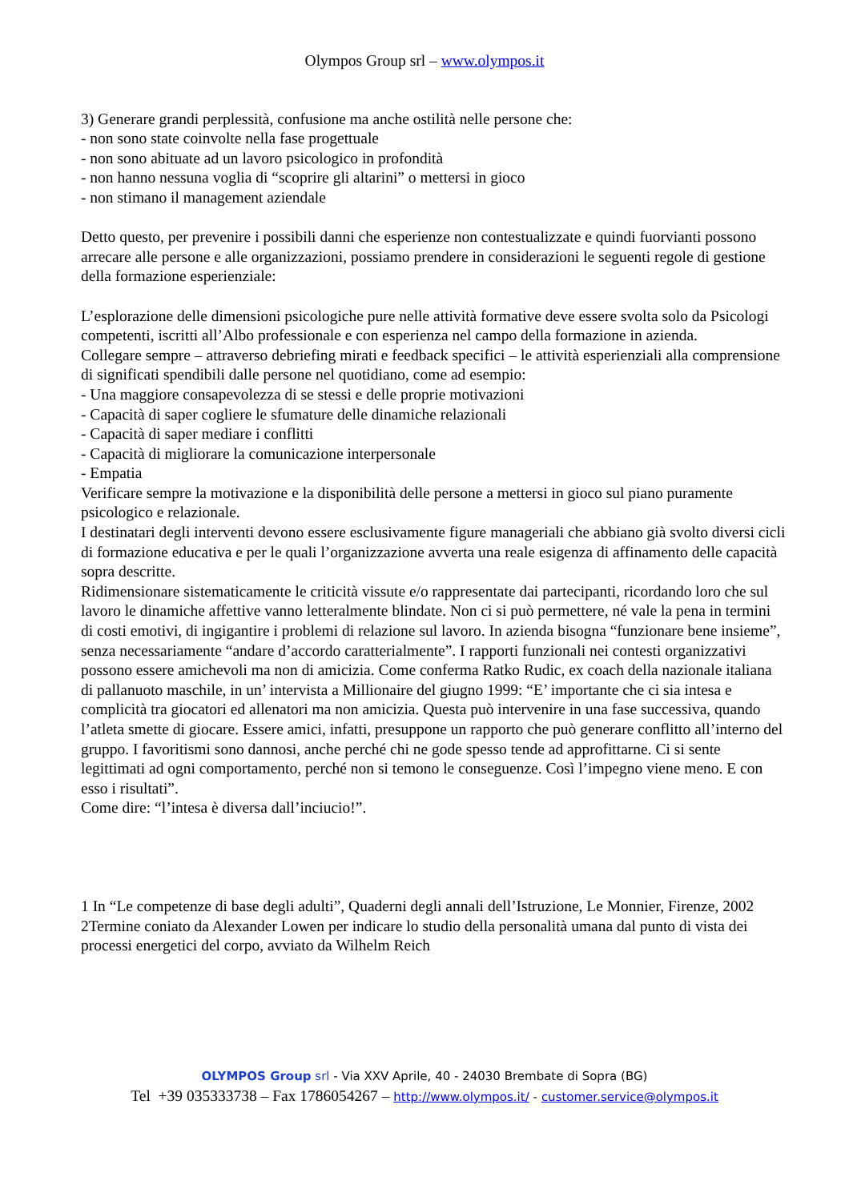Olympos Group srl – www.olympos.it
3) Generare grandi perplessità, confusione ma anche ostilità nelle persone che:
- non sono state coinvolte nella fase progettuale
- non sono abituate ad un lavoro psicologico in profondità
- non hanno nessuna voglia di “scoprire gli altarini” o mettersi in gioco
- non stimano il management aziendale
Detto questo, per prevenire i possibili danni che esperienze non contestualizzate e quindi fuorvianti possono arrecare alle persone e alle organizzazioni, possiamo prendere in considerazioni le seguenti regole di gestione della formazione esperienziale:
L’esplorazione delle dimensioni psicologiche pure nelle attività formative deve essere svolta solo da Psicologi competenti, iscritti all’Albo professionale e con esperienza nel campo della formazione in azienda.
Collegare sempre – attraverso debriefing mirati e feedback specifici – le attività esperienziali alla comprensione di significati spendibili dalle persone nel quotidiano, come ad esempio:
- Una maggiore consapevolezza di se stessi e delle proprie motivazioni
- Capacità di saper cogliere le sfumature delle dinamiche relazionali
- Capacità di saper mediare i conflitti
- Capacità di migliorare la comunicazione interpersonale
- Empatia
Verificare sempre la motivazione e la disponibilità delle persone a mettersi in gioco sul piano puramente psicologico e relazionale.
I destinatari degli interventi devono essere esclusivamente figure manageriali che abbiano già svolto diversi cicli di formazione educativa e per le quali l’organizzazione avverta una reale esigenza di affinamento delle capacità sopra descritte.
Ridimensionare sistematicamente le criticità vissute e/o rappresentate dai partecipanti, ricordando loro che sul lavoro le dinamiche affettive vanno letteralmente blindate. Non ci si può permettere, né vale la pena in termini di costi emotivi, di ingigantire i problemi di relazione sul lavoro. In azienda bisogna “funzionare bene insieme”, senza necessariamente “andare d’accordo caratterialmente”. I rapporti funzionali nei contesti organizzativi possono essere amichevoli ma non di amicizia. Come conferma Ratko Rudic, ex coach della nazionale italiana di pallanuoto maschile, in un’ intervista a Millionaire del giugno 1999: “E’ importante che ci sia intesa e complicità tra giocatori ed allenatori ma non amicizia. Questa può intervenire in una fase successiva, quando l’atleta smette di giocare. Essere amici, infatti, presuppone un rapporto che può generare conflitto all’interno del gruppo. I favoritismi sono dannosi, anche perché chi ne gode spesso tende ad approfittarne. Ci si sente legittimati ad ogni comportamento, perché non si temono le conseguenze. Così l’impegno viene meno. E con esso i risultati”.
Come dire: “l’intesa è diversa dall’inciucio!”.
1 In “Le competenze di base degli adulti”, Quaderni degli annali dell’Istruzione, Le Monnier, Firenze, 2002
2Termine coniato da Alexander Lowen per indicare lo studio della personalità umana dal punto di vista dei processi energetici del corpo, avviato da Wilhelm Reich
OLYMPOS Group srl - Via XXV Aprile, 40 - 24030 Brembate di Sopra (BG)
Tel +39 035333738 – Fax 1786054267 – http://www.olympos.it/ - customer.service@olympos.it